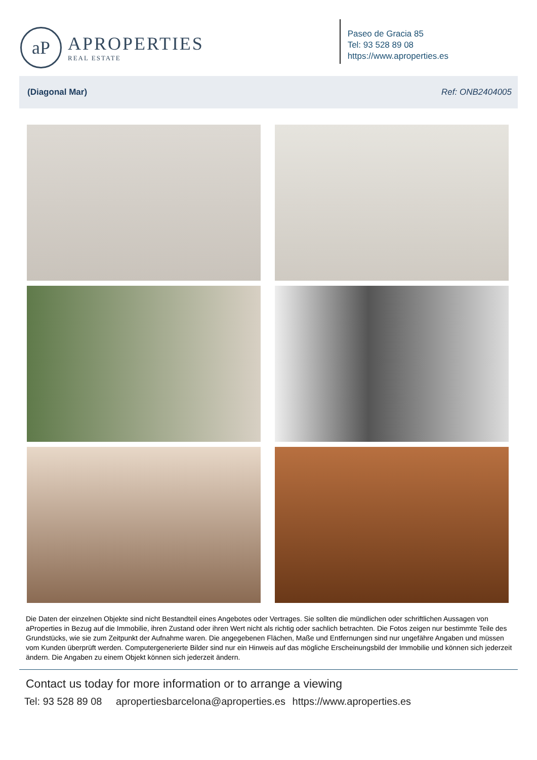aP
APROPERTIES
REAL ESTATE
Paseo de Gracia 85
Tel: 93 528 89 08
https://www.aproperties.es
(Diagonal Mar) Ref: ONB2404005
Die Daten der einzelnen Objekte sind nicht Bestandteil eines Angebotes oder Vertrages. Sie sollten die mündlichen oder schriftlichen Aussagen von aProperties in Bezug auf die Immobilie, ihren Zustand oder ihren Wert nicht als richtig oder sachlich betrachten. Die Fotos zeigen nur bestimmte Teile des Grundstücks, wie sie zum Zeitpunkt der Aufnahme waren. Die angegebenen Flächen, Maße und Entfernungen sind nur ungefähre Angaben und müssen vom Kunden überprüft werden. Computergenerierte Bilder sind nur ein Hinweis auf das mögliche Erscheinungsbild der Immobilie und können sich jederzeit ändern. Die Angaben zu einem Objekt können sich jederzeit ändern.
Contact us today for more information or to arrange a viewing
Tel: 93 528 89 08 apropertiesbarcelona@aproperties.es https://www.aproperties.es